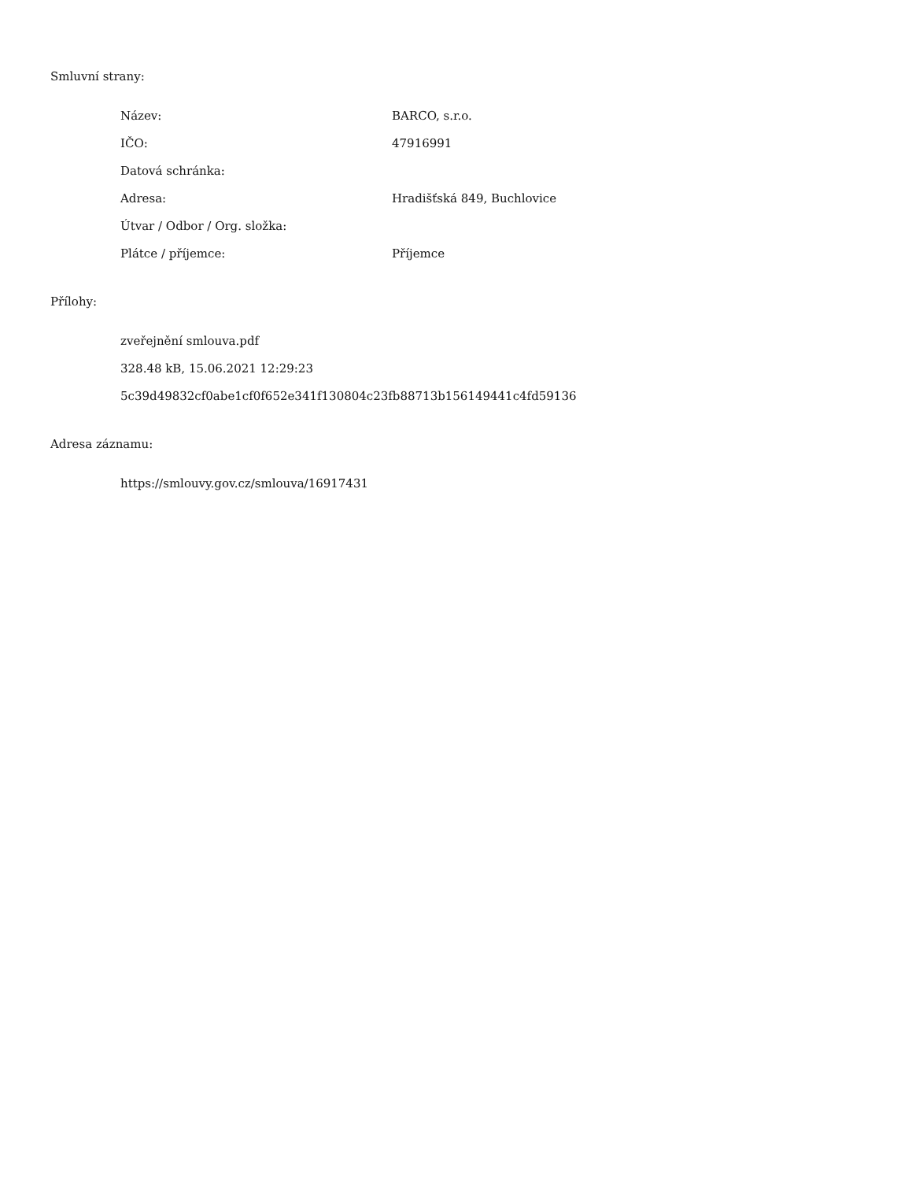Smluvní strany:
| Název: | BARCO, s.r.o. |
| IČO: | 47916991 |
| Datová schránka: | |
| Adresa: | Hradišťská 849, Buchlovice |
| Útvar / Odbor / Org. složka: | |
| Plátce / příjemce: | Příjemce |
Přílohy:
zveřejnění smlouva.pdf
328.48 kB, 15.06.2021 12:29:23
5c39d49832cf0abe1cf0f652e341f130804c23fb88713b156149441c4fd59136
Adresa záznamu:
https://smlouvy.gov.cz/smlouva/16917431